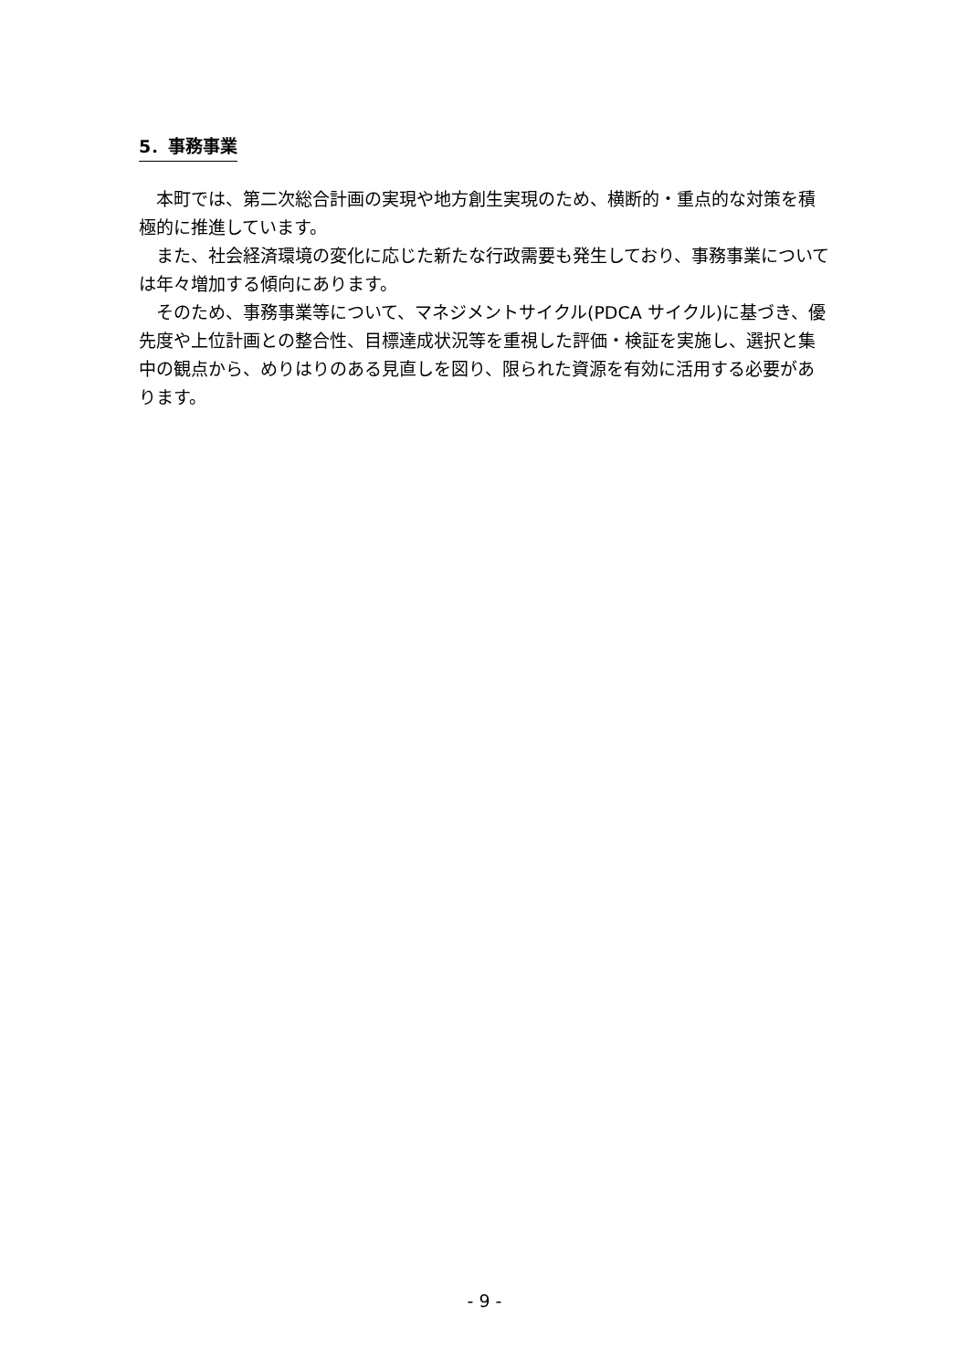5．事務事業
本町では、第二次総合計画の実現や地方創生実現のため、横断的・重点的な対策を積極的に推進しています。
また、社会経済環境の変化に応じた新たな行政需要も発生しており、事務事業については年々増加する傾向にあります。
そのため、事務事業等について、マネジメントサイクル(PDCA サイクル)に基づき、優先度や上位計画との整合性、目標達成状況等を重視した評価・検証を実施し、選択と集中の観点から、めりはりのある見直しを図り、限られた資源を有効に活用する必要があります。
- 9 -